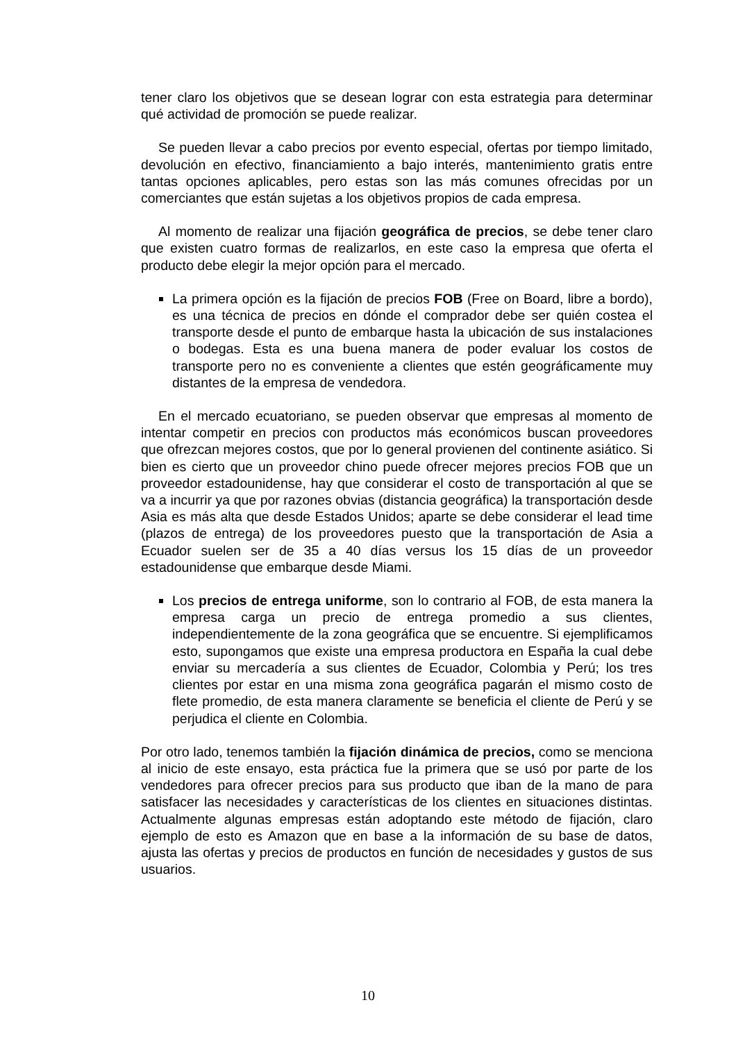tener claro los objetivos que se desean lograr con esta estrategia para determinar qué actividad de promoción se puede realizar.
Se pueden llevar a cabo precios por evento especial, ofertas por tiempo limitado, devolución en efectivo, financiamiento a bajo interés, mantenimiento gratis entre tantas opciones aplicables, pero estas son las más comunes ofrecidas por un comerciantes que están sujetas a los objetivos propios de cada empresa.
Al momento de realizar una fijación geográfica de precios, se debe tener claro que existen cuatro formas de realizarlos, en este caso la empresa que oferta el producto debe elegir la mejor opción para el mercado.
La primera opción es la fijación de precios FOB (Free on Board, libre a bordo), es una técnica de precios en dónde el comprador debe ser quién costea el transporte desde el punto de embarque hasta la ubicación de sus instalaciones o bodegas. Esta es una buena manera de poder evaluar los costos de transporte pero no es conveniente a clientes que estén geográficamente muy distantes de la empresa de vendedora.
En el mercado ecuatoriano, se pueden observar que empresas al momento de intentar competir en precios con productos más económicos buscan proveedores que ofrezcan mejores costos, que por lo general provienen del continente asiático. Si bien es cierto que un proveedor chino puede ofrecer mejores precios FOB que un proveedor estadounidense, hay que considerar el costo de transportación al que se va a incurrir ya que por razones obvias (distancia geográfica) la transportación desde Asia es más alta que desde Estados Unidos; aparte se debe considerar el lead time (plazos de entrega) de los proveedores puesto que la transportación de Asia a Ecuador suelen ser de 35 a 40 días versus los 15 días de un proveedor estadounidense que embarque desde Miami.
Los precios de entrega uniforme, son lo contrario al FOB, de esta manera la empresa carga un precio de entrega promedio a sus clientes, independientemente de la zona geográfica que se encuentre. Si ejemplificamos esto, supongamos que existe una empresa productora en España la cual debe enviar su mercadería a sus clientes de Ecuador, Colombia y Perú; los tres clientes por estar en una misma zona geográfica pagarán el mismo costo de flete promedio, de esta manera claramente se beneficia el cliente de Perú y se perjudica el cliente en Colombia.
Por otro lado, tenemos también la fijación dinámica de precios, como se menciona al inicio de este ensayo, esta práctica fue la primera que se usó por parte de los vendedores para ofrecer precios para sus producto que iban de la mano de para satisfacer las necesidades y características de los clientes en situaciones distintas. Actualmente algunas empresas están adoptando este método de fijación, claro ejemplo de esto es Amazon que en base a la información de su base de datos, ajusta las ofertas y precios de productos en función de necesidades y gustos de sus usuarios.
10